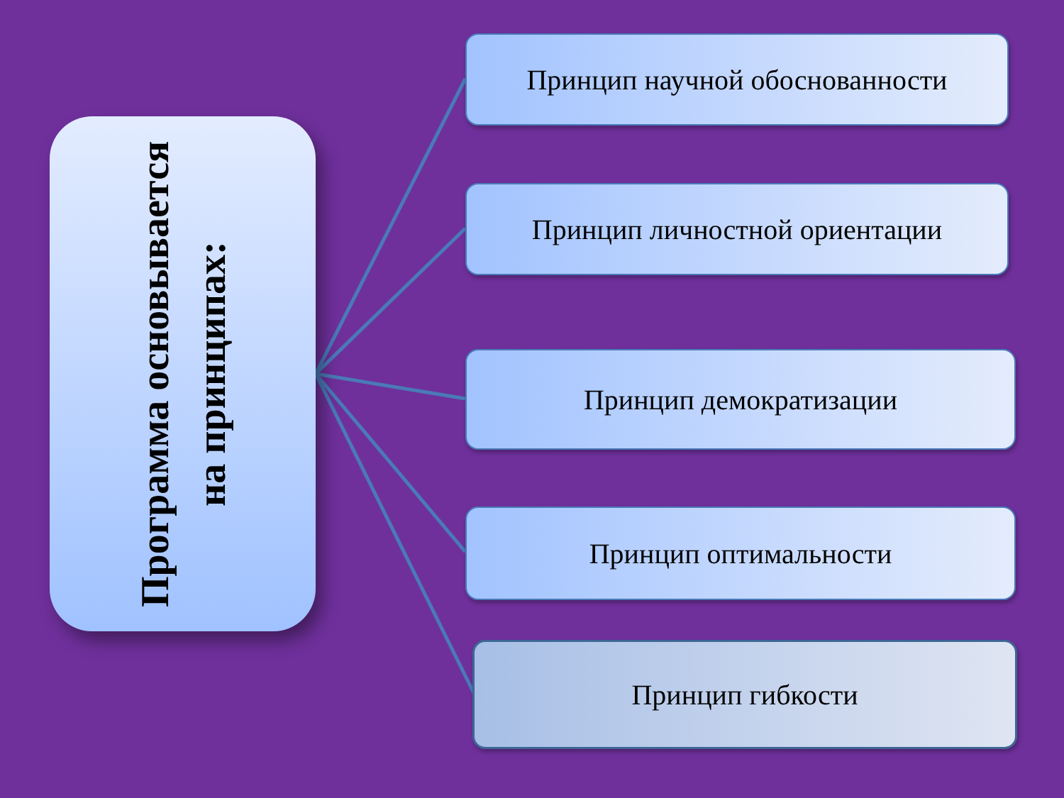Программа основывается на принципах:
Принцип научной обоснованности
Принцип личностной ориентации
Принцип демократизации
Принцип оптимальности
Принцип гибкости